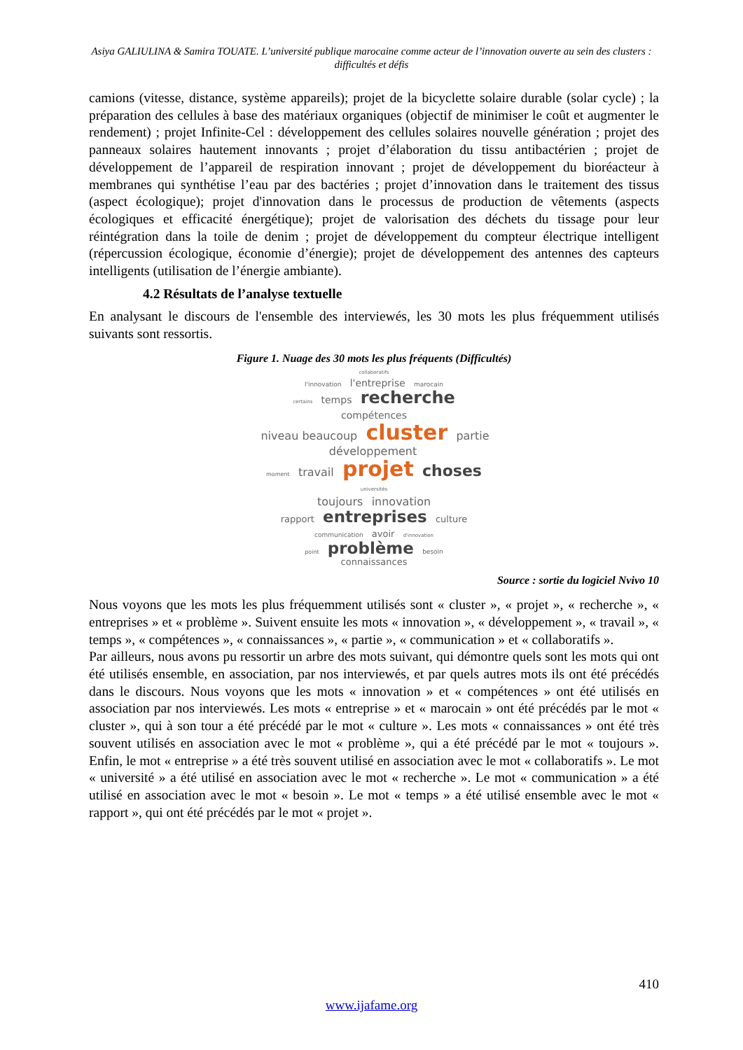Asiya GALIULINA & Samira TOUATE. L’université publique marocaine comme acteur de l’innovation ouverte au sein des clusters : difficultés et défis
camions (vitesse, distance, système appareils); projet de la bicyclette solaire durable (solar cycle) ; la préparation des cellules à base des matériaux organiques (objectif de minimiser le coût et augmenter le rendement) ; projet Infinite-Cel : développement des cellules solaires nouvelle génération ; projet des panneaux solaires hautement innovants ; projet d’élaboration du tissu antibactérien ; projet de développement de l’appareil de respiration innovant ; projet de développement du bioréacteur à membranes qui synthétise l’eau par des bactéries ; projet d’innovation dans le traitement des tissus (aspect écologique); projet d'innovation dans le processus de production de vêtements (aspects écologiques et efficacité énergétique); projet de valorisation des déchets du tissage pour leur réintégration dans la toile de denim ; projet de développement du compteur électrique intelligent (répercussion écologique, économie d’énergie); projet de développement des antennes des capteurs intelligents (utilisation de l’énergie ambiante).
4.2 Résultats de l’analyse textuelle
En analysant le discours de l'ensemble des interviewés, les 30 mots les plus fréquemment utilisés suivants sont ressortis.
Figure 1. Nuage des 30 mots les plus fréquents (Difficultés)
collaboratifs
l'innovation l'entreprise marocain
certains temps recherche compétences
niveau beaucoup cluster partie développement
moment travail projet choses universités
toujours innovation
rapport entreprises culture
communication avoir d'innovation
point problème besoin
connaissances
Source : sortie du logiciel Nvivo 10
Nous voyons que les mots les plus fréquemment utilisés sont « cluster », « projet », « recherche », « entreprises » et « problème ». Suivent ensuite les mots « innovation », « développement », « travail », « temps », « compétences », « connaissances », « partie », « communication » et « collaboratifs ».
Par ailleurs, nous avons pu ressortir un arbre des mots suivant, qui démontre quels sont les mots qui ont été utilisés ensemble, en association, par nos interviewés, et par quels autres mots ils ont été précédés dans le discours. Nous voyons que les mots « innovation » et « compétences » ont été utilisés en association par nos interviewés. Les mots « entreprise » et « marocain » ont été précédés par le mot « cluster », qui à son tour a été précédé par le mot « culture ». Les mots « connaissances » ont été très souvent utilisés en association avec le mot « problème », qui a été précédé par le mot « toujours ». Enfin, le mot « entreprise » a été très souvent utilisé en association avec le mot « collaboratifs ». Le mot « université » a été utilisé en association avec le mot « recherche ». Le mot « communication » a été utilisé en association avec le mot « besoin ». Le mot « temps » a été utilisé ensemble avec le mot « rapport », qui ont été précédés par le mot « projet ».
410
www.ijafame.org